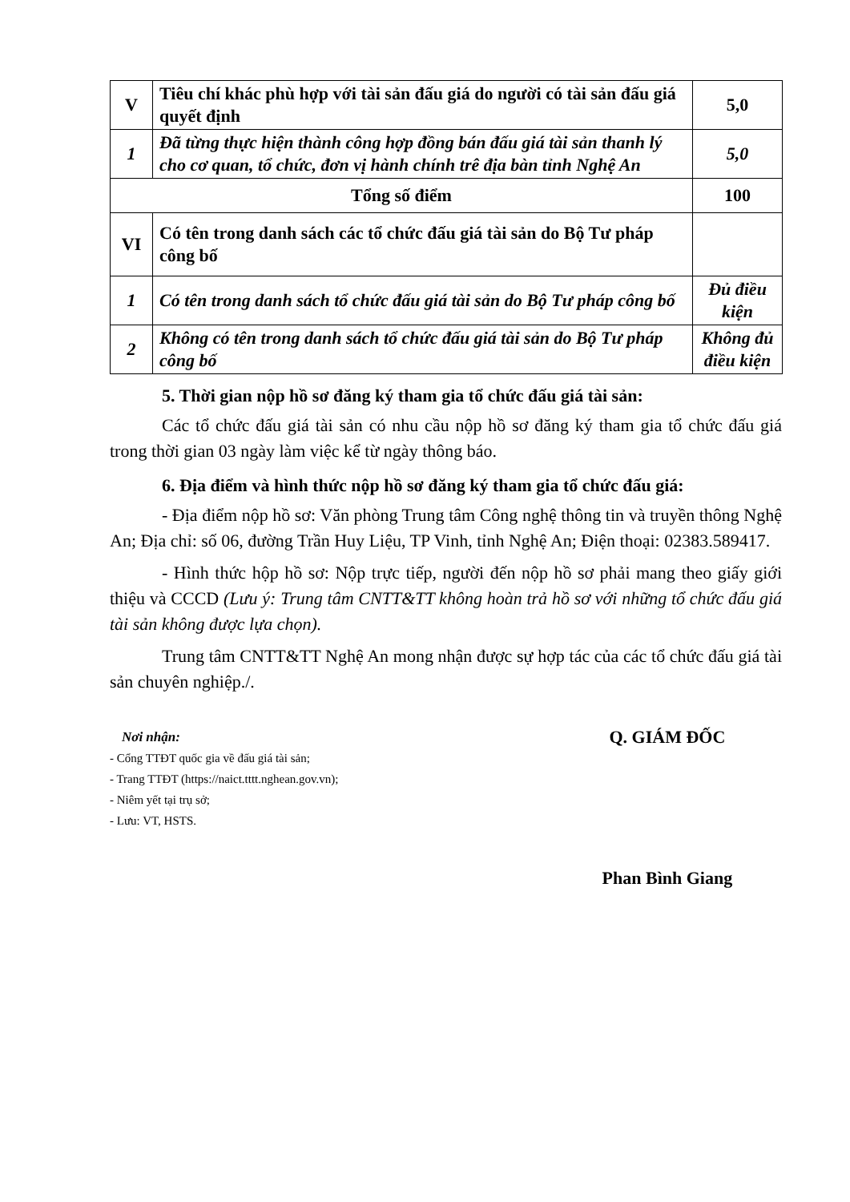| V | Tiêu chí khác phù hợp với tài sản đấu giá do người có tài sản đấu giá quyết định | 5,0 |
| 1 | Đã từng thực hiện thành công hợp đồng bán đấu giá tài sản thanh lý cho cơ quan, tổ chức, đơn vị hành chính trê địa bàn tỉnh Nghệ An | 5,0 |
| Tổng số điểm | | 100 |
| VI | Có tên trong danh sách các tổ chức đấu giá tài sản do Bộ Tư pháp công bố | |
| 1 | Có tên trong danh sách tổ chức đấu giá tài sản do Bộ Tư pháp công bố | Đủ điều kiện |
| 2 | Không có tên trong danh sách tổ chức đấu giá tài sản do Bộ Tư pháp công bố | Không đủ điều kiện |
5. Thời gian nộp hồ sơ đăng ký tham gia tổ chức đấu giá tài sản:
Các tổ chức đấu giá tài sản có nhu cầu nộp hồ sơ đăng ký tham gia tổ chức đấu giá trong thời gian 03 ngày làm việc kể từ ngày thông báo.
6. Địa điểm và hình thức nộp hồ sơ đăng ký tham gia tổ chức đấu giá:
- Địa điểm nộp hồ sơ: Văn phòng Trung tâm Công nghệ thông tin và truyền thông Nghệ An; Địa chỉ: số 06, đường Trần Huy Liệu, TP Vinh, tỉnh Nghệ An; Điện thoại: 02383.589417.
- Hình thức hộp hồ sơ: Nộp trực tiếp, người đến nộp hồ sơ phải mang theo giấy giới thiệu và CCCD (Lưu ý: Trung tâm CNTT&TT không hoàn trả hồ sơ với những tổ chức đấu giá tài sản không được lựa chọn).
Trung tâm CNTT&TT Nghệ An mong nhận được sự hợp tác của các tổ chức đấu giá tài sản chuyên nghiệp./.
Nơi nhận:
- Cổng TTĐT quốc gia về đấu giá tài sản;
- Trang TTĐT (https://naict.tttt.nghean.gov.vn);
- Niêm yết tại trụ sở;
- Lưu: VT, HSTS.
Q. GIÁM ĐỐC
Phan Bình Giang